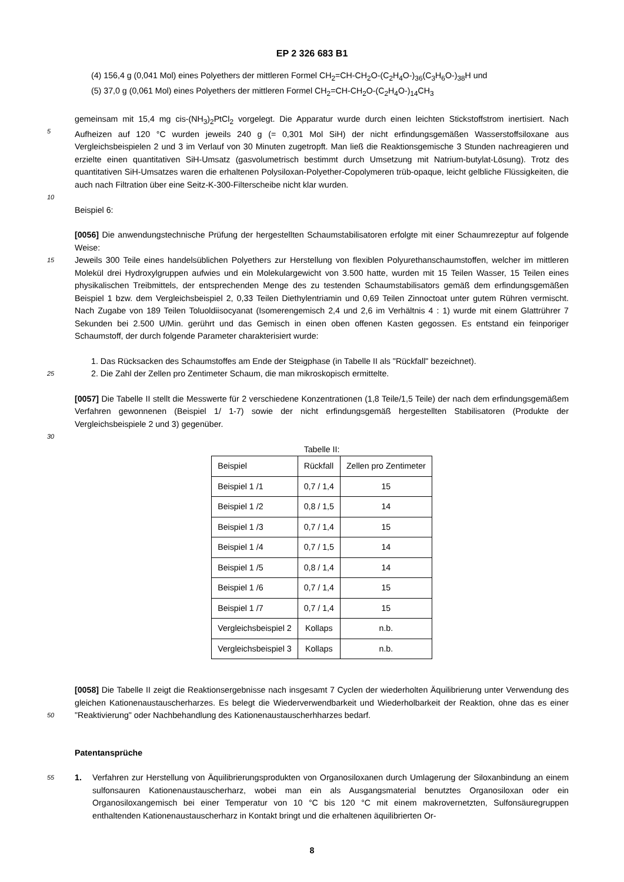EP 2 326 683 B1
(4) 156,4 g (0,041 Mol) eines Polyethers der mittleren Formel CH<sub>2</sub>=CH-CH<sub>2</sub>O-(C<sub>2</sub>H<sub>4</sub>O-)<sub>36</sub>(C<sub>3</sub>H<sub>6</sub>O-)<sub>38</sub>H und
(5) 37,0 g (0,061 Mol) eines Polyethers der mittleren Formel CH<sub>2</sub>=CH-CH<sub>2</sub>O-(C<sub>2</sub>H<sub>4</sub>O-)<sub>14</sub>CH<sub>3</sub>
5
gemeinsam mit 15,4 mg cis-(NH<sub>3</sub>)<sub>2</sub>PtCl<sub>2</sub> vorgelegt. Die Apparatur wurde durch einen leichten Stickstoffstrom inertisiert. Nach Aufheizen auf 120 °C wurden jeweils 240 g (= 0,301 Mol SiH) der nicht erfindungsgemäßen Wasserstoffsiloxane aus Vergleichsbeispielen 2 und 3 im Verlauf von 30 Minuten zugetropft. Man ließ die Reaktionsgemische 3 Stunden nachreagieren und erzielte einen quantitativen SiH-Umsatz (gasvolumetrisch bestimmt durch Umsetzung mit Natrium-butylat-Lösung). Trotz des quantitativen SiH-Umsatzes waren die erhaltenen Polysiloxan-Polyether-Copolymeren trüb-opaque, leicht gelbliche Flüssigkeiten, die auch nach Filtration über eine Seitz-K-300-Filterscheibe nicht klar wurden.
10
Beispiel 6:
15
[0056] Die anwendungstechnische Prüfung der hergestellten Schaumstabilisatoren erfolgte mit einer Schaumrezeptur auf folgende Weise:
Jeweils 300 Teile eines handelsüblichen Polyethers zur Herstellung von flexiblen Polyurethanschaumstoffen, welcher im mittleren Molekül drei Hydroxylgruppen aufwies und ein Molekulargewicht von 3.500 hatte, wurden mit 15 Teilen Wasser, 15 Teilen eines physikalischen Treibmittels, der entsprechenden Menge des zu testenden Schaumstabilisators gemäß dem erfindungsgemäßen Beispiel 1 bzw. dem Vergleichsbeispiel 2, 0,33 Teilen Diethylentriamin und 0,69 Teilen Zinnoctoat unter gutem Rühren vermischt. Nach Zugabe von 189 Teilen Toluoldiisocyanat (Isomerengemisch 2,4 und 2,6 im Verhältnis 4 : 1) wurde mit einem Glattrührer 7 Sekunden bei 2.500 U/Min. gerührt und das Gemisch in einen oben offenen Kasten gegossen. Es entstand ein feinporiger Schaumstoff, der durch folgende Parameter charakterisiert wurde:
25
1. Das Rücksacken des Schaumstoffes am Ende der Steigphase (in Tabelle II als "Rückfall" bezeichnet).
2. Die Zahl der Zellen pro Zentimeter Schaum, die man mikroskopisch ermittelte.
[0057] Die Tabelle II stellt die Messwerte für 2 verschiedene Konzentrationen (1,8 Teile/1,5 Teile) der nach dem erfindungsgemäßem Verfahren gewonnenen (Beispiel 1/ 1-7) sowie der nicht erfindungsgemäß hergestellten Stabilisatoren (Produkte der Vergleichsbeispiele 2 und 3) gegenüber.
30
Tabelle II:
| Beispiel | Rückfall | Zellen pro Zentimeter |
| --- | --- | --- |
| Beispiel 1 /1 | 0,7 / 1,4 | 15 |
| Beispiel 1 /2 | 0,8 / 1,5 | 14 |
| Beispiel 1 /3 | 0,7 / 1,4 | 15 |
| Beispiel 1 /4 | 0,7 / 1,5 | 14 |
| Beispiel 1 /5 | 0,8 / 1,4 | 14 |
| Beispiel 1 /6 | 0,7 / 1,4 | 15 |
| Beispiel 1 /7 | 0,7 / 1,4 | 15 |
| Vergleichsbeispiel 2 | Kollaps | n.b. |
| Vergleichsbeispiel 3 | Kollaps | n.b. |
50
[0058] Die Tabelle II zeigt die Reaktionsergebnisse nach insgesamt 7 Cyclen der wiederholten Äquilibrierung unter Verwendung des gleichen Kationenaustauscherharzes. Es belegt die Wiederverwendbarkeit und Wiederholbarkeit der Reaktion, ohne das es einer "Reaktivierung" oder Nachbehandlung des Kationenaustauscherhharzes bedarf.
Patentansprüche
55
1. Verfahren zur Herstellung von Äquilibrierungsprodukten von Organosiloxanen durch Umlagerung der Siloxanbindung an einem sulfonsauren Kationenaustauscherharz, wobei man ein als Ausgangsmaterial benutztes Organosiloxan oder ein Organosiloxangemisch bei einer Temperatur von 10 °C bis 120 °C mit einem makrovernetzten, Sulfonsäuregruppen enthaltenden Kationenaustauscherharz in Kontakt bringt und die erhaltenen äquilibrierten Or-
8